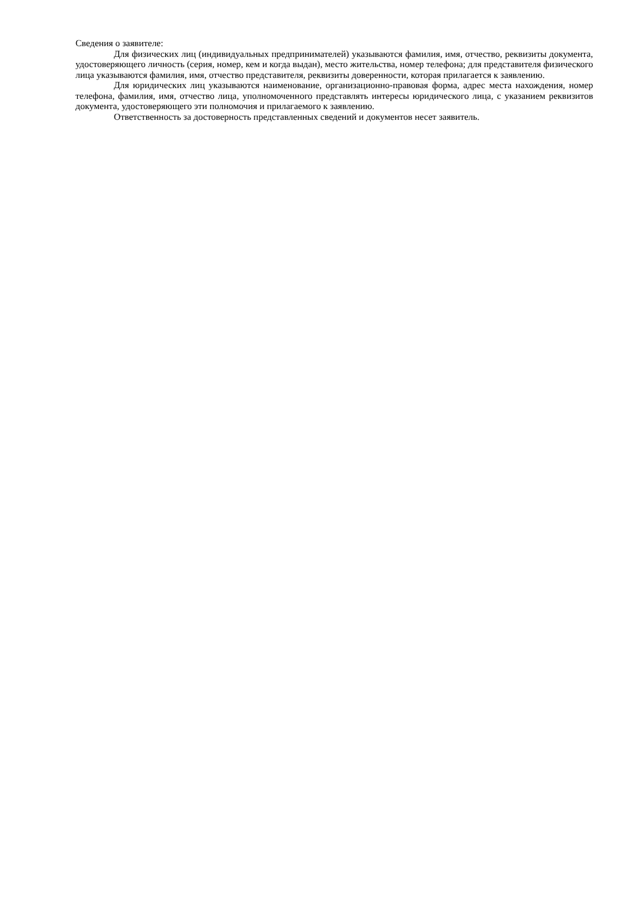Сведения о заявителе:
Для физических лиц (индивидуальных предпринимателей) указываются фамилия, имя, отчество, реквизиты документа, удостоверяющего личность (серия, номер, кем и когда выдан), место жительства, номер телефона; для представителя физического лица указываются фамилия, имя, отчество представителя, реквизиты доверенности, которая прилагается к заявлению.
Для юридических лиц указываются наименование, организационно-правовая форма, адрес места нахождения, номер телефона, фамилия, имя, отчество лица, уполномоченного представлять интересы юридического лица, с указанием реквизитов документа, удостоверяющего эти полномочия и прилагаемого к заявлению.
Ответственность за достоверность представленных сведений и документов несет заявитель.